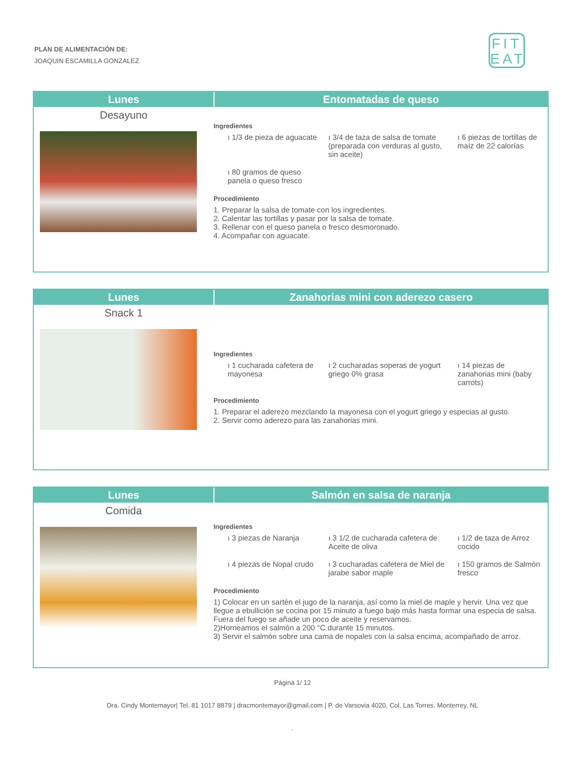PLAN DE ALIMENTACIÓN DE:
JOAQUIN ESCAMILLA GONZALEZ
FIT EAT
Lunes Entomatadas de queso
Desayuno
Ingredientes
ı 1/3 de pieza de aguacate
ı 3/4 de taza de salsa de tomate (preparada con verduras al gusto, sin aceite)
ı 6 piezas de tortillas de maíz de 22 calorías
ı 80 gramos de queso panela o queso fresco
Procedimiento
1. Preparar la salsa de tomate con los ingredientes.
2. Calentar las tortillas y pasar por la salsa de tomate.
3. Rellenar con el queso panela o fresco desmoronado.
4. Acompañar con aguacate.
Lunes Zanahorias mini con aderezo casero
Snack 1
Ingredientes
ı 1 cucharada cafetera de mayonesa
ı 2 cucharadas soperas de yogurt griego 0% grasa
ı 14 piezas de zanahorias mini (baby carrots)
Procedimiento
1. Preparar el aderezo mezclando la mayonesa con el yogurt griego y especias al gusto.
2. Servir como aderezo para las zanahorias mini.
Lunes Salmón en salsa de naranja
Comida
Ingredientes
ı 3 piezas de Naranja
ı 3 1/2 de cucharada cafetera de Aceite de oliva
ı 1/2 de taza de Arroz cocido
ı 4 piezas de Nopal crudo
ı 3 cucharadas cafetera de Miel de jarabe sabor maple
ı 150 gramos de Salmón fresco
Procedimiento
1) Colocar en un sartén el jugo de la naranja, así como la miel de maple y hervir. Una vez que llegue a ebullición se cocina por 15 minuto a fuego bajo más hasta formar una especia de salsa. Fuera del fuego se añade un poco de aceite y reservamos.
2)Horneamos el salmón a 200 °C durante 15 minutos.
3) Servir el salmón sobre una cama de nopales con la salsa encima, acompañado de arroz.
Página 1/ 12
Dra. Cindy Montemayor| Tel. 81 1017 8879 | dracmontemayor@gmail.com | P. de Varsovia 4020, Col. Las Torres. Monterrey, NL
.